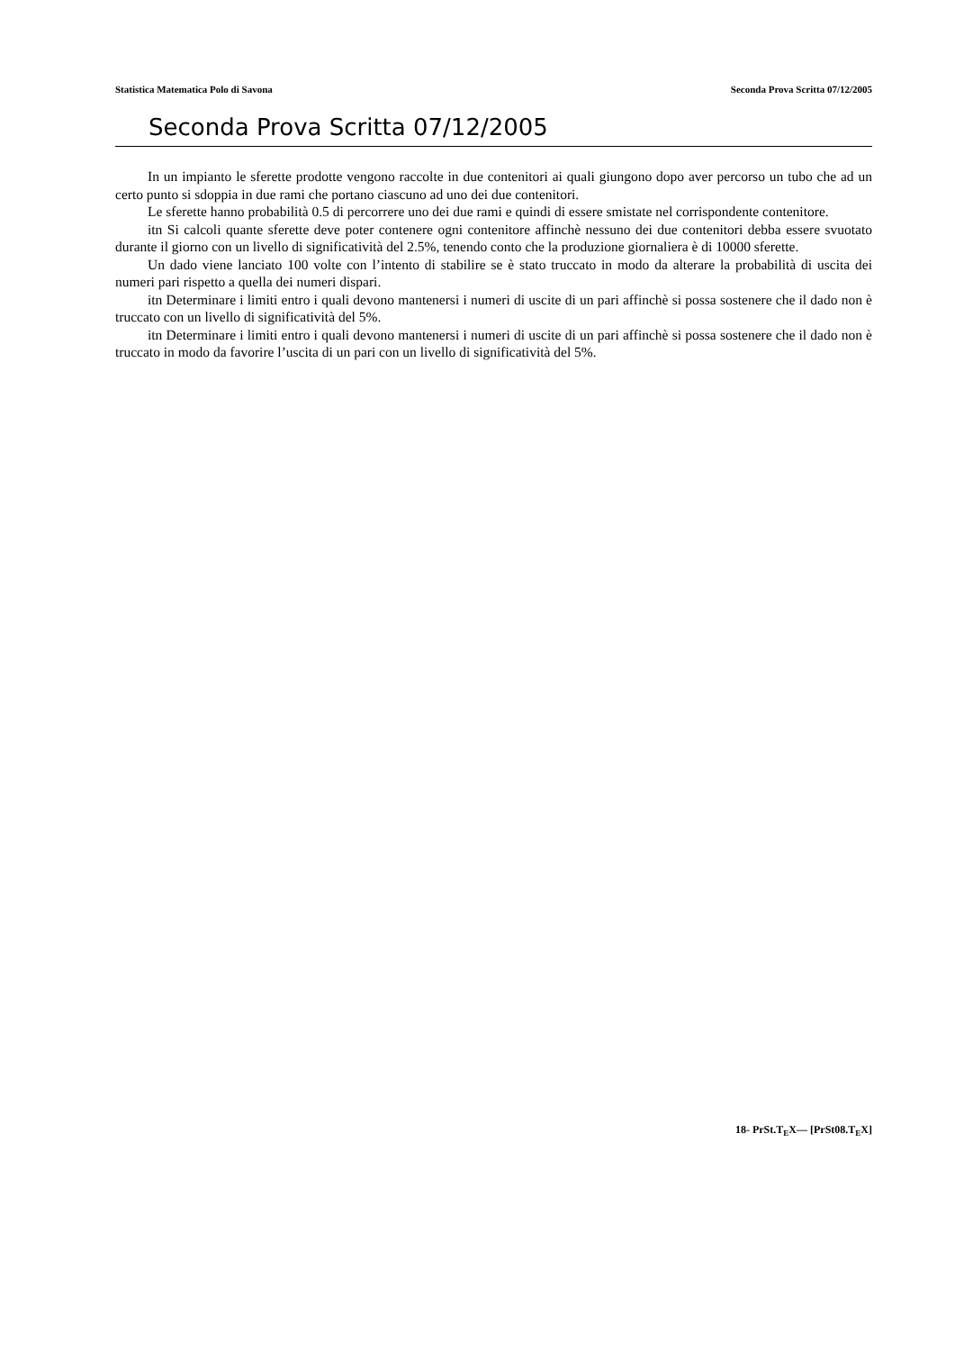Statistica Matematica Polo di Savona Seconda Prova Scritta 07/12/2005
Seconda Prova Scritta 07/12/2005
In un impianto le sferette prodotte vengono raccolte in due contenitori ai quali giungono dopo aver percorso un tubo che ad un certo punto si sdoppia in due rami che portano ciascuno ad uno dei due contenitori.
Le sferette hanno probabilità 0.5 di percorrere uno dei due rami e quindi di essere smistate nel corrispondente contenitore.
itn Si calcoli quante sferette deve poter contenere ogni contenitore affinchè nessuno dei due contenitori debba essere svuotato durante il giorno con un livello di significatività del 2.5%, tenendo conto che la produzione giornaliera è di 10000 sferette.
Un dado viene lanciato 100 volte con l’intento di stabilire se è stato truccato in modo da alterare la probabilità di uscita dei numeri pari rispetto a quella dei numeri dispari.
itn Determinare i limiti entro i quali devono mantenersi i numeri di uscite di un pari affinchè si possa sostenere che il dado non è truccato con un livello di significatività del 5%.
itn Determinare i limiti entro i quali devono mantenersi i numeri di uscite di un pari affinchè si possa sostenere che il dado non è truccato in modo da favorire l’uscita di un pari con un livello di significatività del 5%.
18- PrSt.T<sub>E</sub>X— [PrSt08.T<sub>E</sub>X]